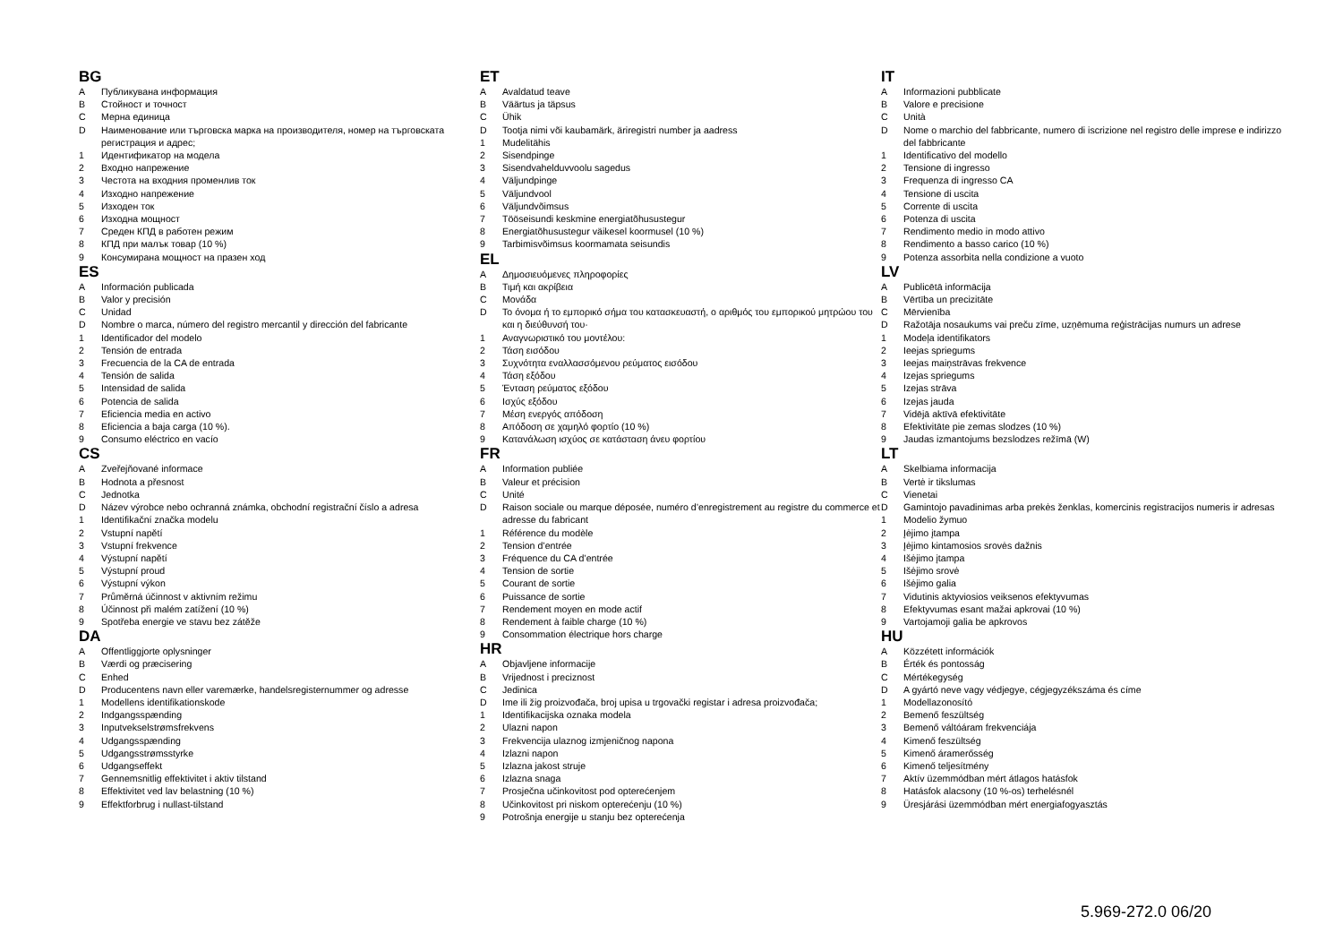BG
A Публикувана информация
B Стойност и точност
C Мерна единица
D Наименование или търговска марка на производителя, номер на търговската регистрация и адрес;
1 Идентификатор на модела
2 Входно напрежение
3 Честота на входния променлив ток
4 Изходно напрежение
5 Изходен ток
6 Изходна мощност
7 Среден КПД в работен режим
8 КПД при малък товар (10 %)
9 Консумирана мощност на празен ход
ES
A Información publicada
B Valor y precisión
C Unidad
D Nombre o marca, número del registro mercantil y dirección del fabricante
1 Identificador del modelo
2 Tensión de entrada
3 Frecuencia de la CA de entrada
4 Tensión de salida
5 Intensidad de salida
6 Potencia de salida
7 Eficiencia media en activo
8 Eficiencia a baja carga (10 %).
9 Consumo eléctrico en vacío
CS
A Zveřejňované informace
B Hodnota a přesnost
C Jednotka
D Název výrobce nebo ochranná známka, obchodní registrační číslo a adresa
1 Identifikační značka modelu
2 Vstupní napětí
3 Vstupní frekvence
4 Výstupní napětí
5 Výstupní proud
6 Výstupní výkon
7 Průměrná účinnost v aktivním režimu
8 Účinnost při malém zatížení (10 %)
9 Spotřeba energie ve stavu bez zátěže
DA
A Offentliggjorte oplysninger
B Værdi og præcisering
C Enhed
D Producentens navn eller varemærke, handelsregisternummer og adresse
1 Modellens identifikationskode
2 Indgangsspænding
3 Inputvekselstrømsfrekvens
4 Udgangsspænding
5 Udgangsstrømsstyrke
6 Udgangseffekt
7 Gennemsnitlig effektivitet i aktiv tilstand
8 Effektivitet ved lav belastning (10 %)
9 Effektforbrug i nullast-tilstand
ET
A Avaldatud teave
B Väärtus ja täpsus
C Ühik
D Tootja nimi või kaubamärk, äriregistri number ja aadress
1 Mudelitähis
2 Sisendpinge
3 Sisendvahelduvvoolu sagedus
4 Väljundpinge
5 Väljundvool
6 Väljundvõimsus
7 Tööseisundi keskmine energiatõhusustegur
8 Energiatõhusustegur väikesel koormusel (10 %)
9 Tarbimisvõimsus koormamata seisundis
EL
A Δημοσιευόμενες πληροφορίες
B Τιμή και ακρίβεια
C Μονάδα
D Το όνομα ή το εμπορικό σήμα του κατασκευαστή, ο αριθμός του εμπορικού μητρώου του και η διεύθυνσή του·
1 Αναγνωριστικό του μοντέλου:
2 Τάση εισόδου
3 Συχνότητα εναλλασσόμενου ρεύματος εισόδου
4 Τάση εξόδου
5 Ένταση ρεύματος εξόδου
6 Ισχύς εξόδου
7 Μέση ενεργός απόδοση
8 Απόδοση σε χαμηλό φορτίο (10 %)
9 Κατανάλωση ισχύος σε κατάσταση άνευ φορτίου
FR
A Information publiée
B Valeur et précision
C Unité
D Raison sociale ou marque déposée, numéro d’enregistrement au registre du commerce et adresse du fabricant
1 Référence du modèle
2 Tension d’entrée
3 Fréquence du CA d’entrée
4 Tension de sortie
5 Courant de sortie
6 Puissance de sortie
7 Rendement moyen en mode actif
8 Rendement à faible charge (10 %)
9 Consommation électrique hors charge
HR
A Objavljene informacije
B Vrijednost i preciznost
C Jedinica
D Ime ili žig proizvođača, broj upisa u trgovački registar i adresa proizvođača;
1 Identifikacijska oznaka modela
2 Ulazni napon
3 Frekvencija ulaznog izmjeničnog napona
4 Izlazni napon
5 Izlazna jakost struje
6 Izlazna snaga
7 Prosječna učinkovitost pod opterećenjem
8 Učinkovitost pri niskom opterećenju (10 %)
9 Potrošnja energije u stanju bez opterećenja
IT
A Informazioni pubblicate
B Valore e precisione
C Unità
D Nome o marchio del fabbricante, numero di iscrizione nel registro delle imprese e indirizzo del fabbricante
1 Identificativo del modello
2 Tensione di ingresso
3 Frequenza di ingresso CA
4 Tensione di uscita
5 Corrente di uscita
6 Potenza di uscita
7 Rendimento medio in modo attivo
8 Rendimento a basso carico (10 %)
9 Potenza assorbita nella condizione a vuoto
LV
A Publicētā informācija
B Vērtība un precizitāte
C Mērvienība
D Ražotāja nosaukums vai preču zīme, uzņēmuma reģistrācijas numurs un adrese
1 Modeļa identifikators
2 Ieejas spriegums
3 Ieejas maiņstrāvas frekvence
4 Izejas spriegums
5 Izejas strāva
6 Izejas jauda
7 Vidējā aktīvā efektivitāte
8 Efektivitāte pie zemas slodzes (10 %)
9 Jaudas izmantojums bezslodzes režīmā (W)
LT
A Skelbiama informacija
B Vertė ir tikslumas
C Vienetai
D Gamintojo pavadinimas arba prekės ženklas, komercinis registracijos numeris ir adresas
1 Modelio žymuo
2 Įėjimo įtampa
3 Įėjimo kintamosios srovės dažnis
4 Išėjimo įtampa
5 Išėjimo srovė
6 Išėjimo galia
7 Vidutinis aktyviosios veiksenos efektyvumas
8 Efektyvumas esant mažai apkrovai (10 %)
9 Vartojamoji galia be apkrovos
HU
A Közzétett információk
B Érték és pontosság
C Mértékegység
D A gyártó neve vagy védjegye, cégjegyzékszáma és címe
1 Modellazonosító
2 Bemenő feszültség
3 Bemenő váltóáram frekvenciája
4 Kimenő feszültség
5 Kimenő áramerősség
6 Kimenő teljesítmény
7 Aktív üzemmódban mért átlagos hatásfok
8 Hatásfok alacsony (10 %-os) terhelésnél
9 Üresjárási üzemmódban mért energiafogyasztás
5.969-272.0 06/20